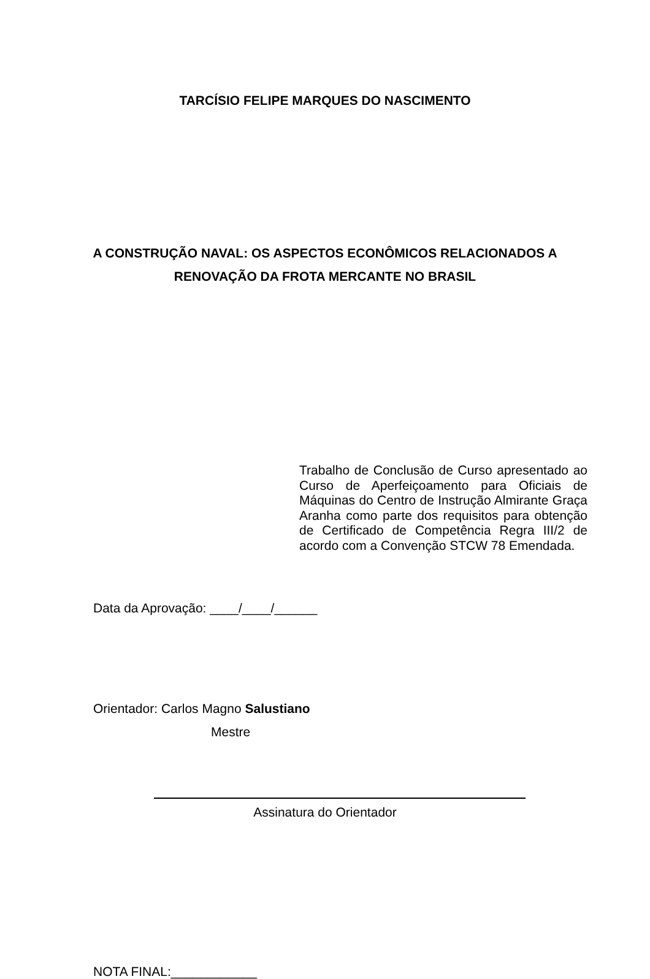TARCÍSIO FELIPE MARQUES DO NASCIMENTO
A CONSTRUÇÃO NAVAL: OS ASPECTOS ECONÔMICOS RELACIONADOS A
RENOVAÇÃO DA FROTA MERCANTE NO BRASIL
Trabalho de Conclusão de Curso apresentado ao Curso de Aperfeiçoamento para Oficiais de Máquinas do Centro de Instrução Almirante Graça Aranha como parte dos requisitos para obtenção de Certificado de Competência Regra III/2 de acordo com a Convenção STCW 78 Emendada.
Data da Aprovação: ____/____/______
Orientador: Carlos Magno Salustiano
Mestre
Assinatura do Orientador
NOTA FINAL:____________